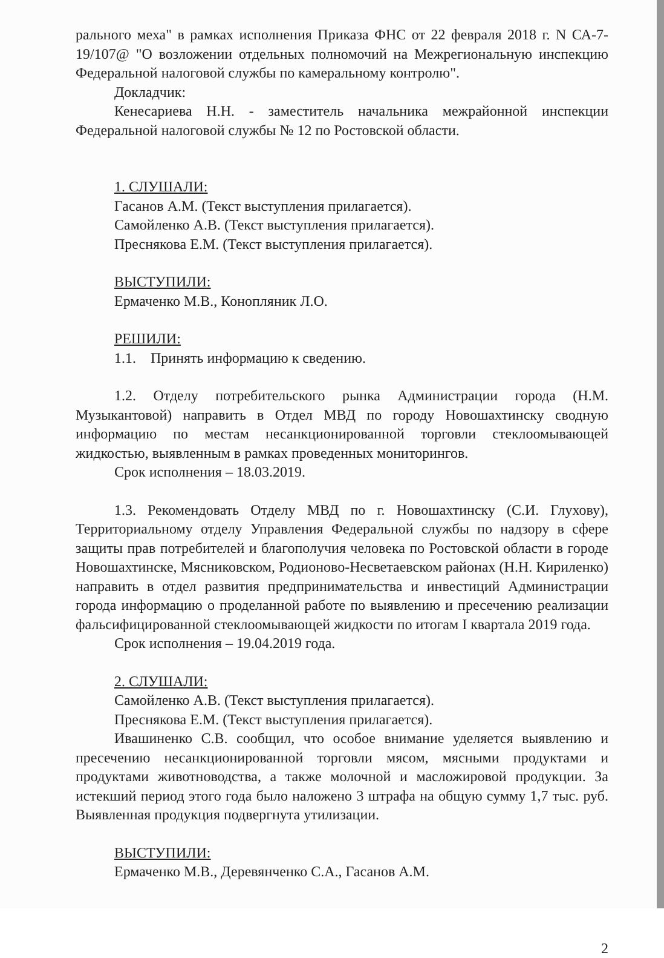рального меха" в рамках исполнения Приказа ФНС от 22 февраля 2018 г. N СА-7-19/107@ "О возложении отдельных полномочий на Межрегиональную инспекцию Федеральной налоговой службы по камеральному контролю".
Докладчик:
Кенесариева Н.Н. - заместитель начальника межрайонной инспекции Федеральной налоговой службы № 12 по Ростовской области.
1. СЛУШАЛИ:
Гасанов А.М. (Текст выступления прилагается).
Самойленко А.В. (Текст выступления прилагается).
Преснякова Е.М. (Текст выступления прилагается).
ВЫСТУПИЛИ:
Ермаченко М.В., Конопляник Л.О.
РЕШИЛИ:
1.1. Принять информацию к сведению.
1.2. Отделу потребительского рынка Администрации города (Н.М. Музыкантовой) направить в Отдел МВД по городу Новошахтинску сводную информацию по местам несанкционированной торговли стеклоомывающей жидкостью, выявленным в рамках проведенных мониторингов.
Срок исполнения – 18.03.2019.
1.3. Рекомендовать Отделу МВД по г. Новошахтинску (С.И. Глухову), Территориальному отделу Управления Федеральной службы по надзору в сфере защиты прав потребителей и благополучия человека по Ростовской области в городе Новошахтинске, Мясниковском, Родионово-Несветаевском районах (Н.Н. Кириленко) направить в отдел развития предпринимательства и инвестиций Администрации города информацию о проделанной работе по выявлению и пресечению реализации фальсифицированной стеклоомывающей жидкости по итогам I квартала 2019 года.
Срок исполнения – 19.04.2019 года.
2. СЛУШАЛИ:
Самойленко А.В. (Текст выступления прилагается).
Преснякова Е.М. (Текст выступления прилагается).
Ивашиненко С.В. сообщил, что особое внимание уделяется выявлению и пресечению несанкционированной торговли мясом, мясными продуктами и продуктами животноводства, а также молочной и масложировой продукции. За истекший период этого года было наложено 3 штрафа на общую сумму 1,7 тыс. руб. Выявленная продукция подвергнута утилизации.
ВЫСТУПИЛИ:
Ермаченко М.В., Деревянченко С.А., Гасанов А.М.
2